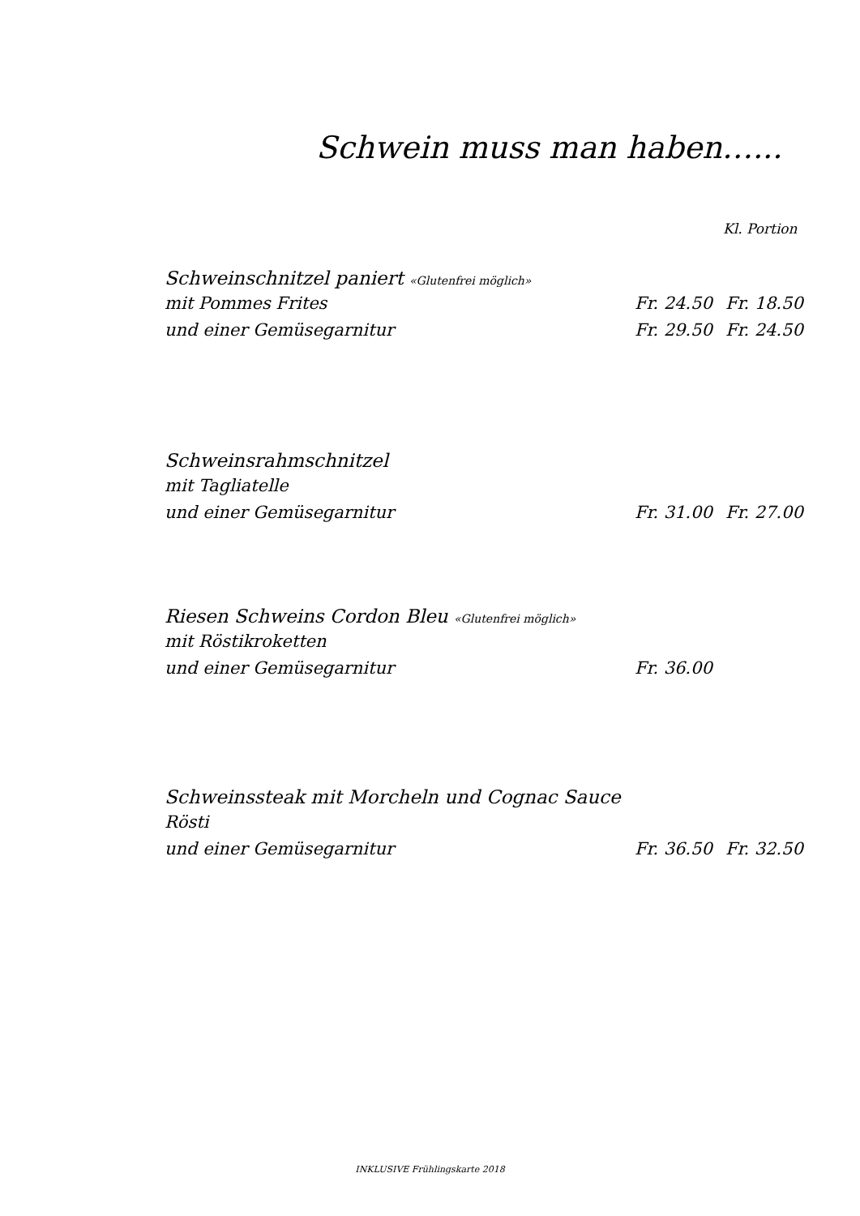Schwein muss man haben…...
Kl. Portion
Schweinschnitzel paniert «Glutenfrei möglich»
mit Pommes Frites Fr. 24.50 Fr. 18.50
und einer Gemüsegarnitur Fr. 29.50 Fr. 24.50
Schweinsrahmschnitzel
mit Tagliatelle
und einer Gemüsegarnitur Fr. 31.00 Fr. 27.00
Riesen Schweins Cordon Bleu «Glutenfrei möglich»
mit Röstikroketten
und einer Gemüsegarnitur Fr. 36.00
Schweinssteak mit Morcheln und Cognac Sauce
Rösti
und einer Gemüsegarnitur Fr. 36.50 Fr. 32.50
INKLUSIVE Frühlingskarte 2018